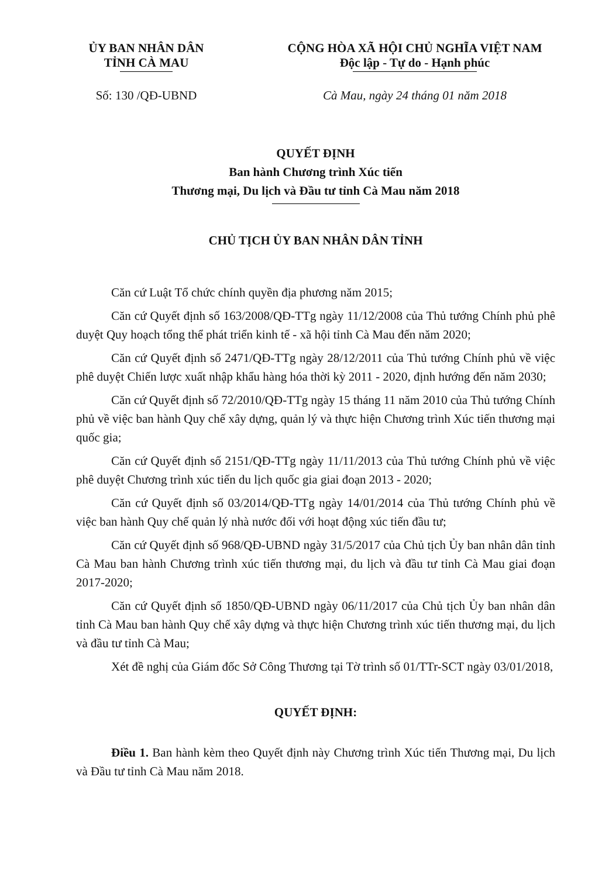ỦY BAN NHÂN DÂN
TỈNH CÀ MAU
CỘNG HÒA XÃ HỘI CHỦ NGHĨA VIỆT NAM
Độc lập - Tự do - Hạnh phúc
Số: 130 /QĐ-UBND Cà Mau, ngày 24 tháng 01 năm 2018
QUYẾT ĐỊNH
Ban hành Chương trình Xúc tiến
Thương mại, Du lịch và Đầu tư tỉnh Cà Mau năm 2018
CHỦ TỊCH ỦY BAN NHÂN DÂN TỈNH
Căn cứ Luật Tổ chức chính quyền địa phương năm 2015;
Căn cứ Quyết định số 163/2008/QĐ-TTg ngày 11/12/2008 của Thủ tướng Chính phủ phê duyệt Quy hoạch tổng thể phát triển kinh tế - xã hội tỉnh Cà Mau đến năm 2020;
Căn cứ Quyết định số 2471/QĐ-TTg ngày 28/12/2011 của Thủ tướng Chính phủ về việc phê duyệt Chiến lược xuất nhập khẩu hàng hóa thời kỳ 2011 - 2020, định hướng đến năm 2030;
Căn cứ Quyết định số 72/2010/QĐ-TTg ngày 15 tháng 11 năm 2010 của Thủ tướng Chính phủ về việc ban hành Quy chế xây dựng, quản lý và thực hiện Chương trình Xúc tiến thương mại quốc gia;
Căn cứ Quyết định số 2151/QĐ-TTg ngày 11/11/2013 của Thủ tướng Chính phủ về việc phê duyệt Chương trình xúc tiến du lịch quốc gia giai đoạn 2013 - 2020;
Căn cứ Quyết định số 03/2014/QĐ-TTg ngày 14/01/2014 của Thủ tướng Chính phủ về việc ban hành Quy chế quản lý nhà nước đối với hoạt động xúc tiến đầu tư;
Căn cứ Quyết định số 968/QĐ-UBND ngày 31/5/2017 của Chủ tịch Ủy ban nhân dân tỉnh Cà Mau ban hành Chương trình xúc tiến thương mại, du lịch và đầu tư tỉnh Cà Mau giai đoạn 2017-2020;
Căn cứ Quyết định số 1850/QĐ-UBND ngày 06/11/2017 của Chủ tịch Ủy ban nhân dân tỉnh Cà Mau ban hành Quy chế xây dựng và thực hiện Chương trình xúc tiến thương mại, du lịch và đầu tư tỉnh Cà Mau;
Xét đề nghị của Giám đốc Sở Công Thương tại Tờ trình số 01/TTr-SCT ngày 03/01/2018,
QUYẾT ĐỊNH:
Điều 1. Ban hành kèm theo Quyết định này Chương trình Xúc tiến Thương mại, Du lịch và Đầu tư tỉnh Cà Mau năm 2018.